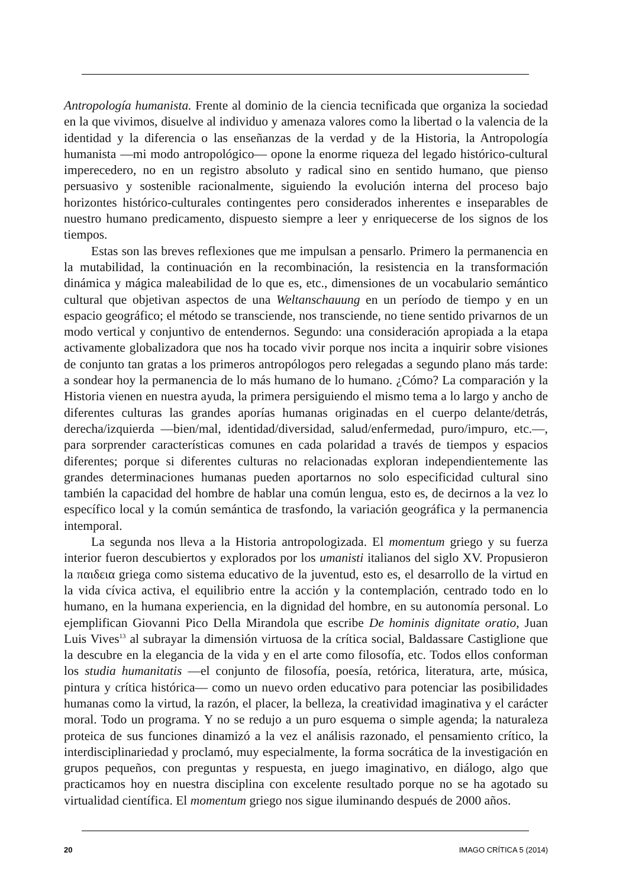Antropología humanista. Frente al dominio de la ciencia tecnificada que organiza la sociedad en la que vivimos, disuelve al individuo y amenaza valores como la libertad o la valencia de la identidad y la diferencia o las enseñanzas de la verdad y de la Historia, la Antropología humanista —mi modo antropológico— opone la enorme riqueza del legado histórico-cultural imperecedero, no en un registro absoluto y radical sino en sentido humano, que pienso persuasivo y sostenible racionalmente, siguiendo la evolución interna del proceso bajo horizontes histórico-culturales contingentes pero considerados inherentes e inseparables de nuestro humano predicamento, dispuesto siempre a leer y enriquecerse de los signos de los tiempos.
Estas son las breves reflexiones que me impulsan a pensarlo. Primero la permanencia en la mutabilidad, la continuación en la recombinación, la resistencia en la transformación dinámica y mágica maleabilidad de lo que es, etc., dimensiones de un vocabulario semántico cultural que objetivan aspectos de una Weltanschauung en un período de tiempo y en un espacio geográfico; el método se transciende, nos transciende, no tiene sentido privarnos de un modo vertical y conjuntivo de entendernos. Segundo: una consideración apropiada a la etapa activamente globalizadora que nos ha tocado vivir porque nos incita a inquirir sobre visiones de conjunto tan gratas a los primeros antropólogos pero relegadas a segundo plano más tarde: a sondear hoy la permanencia de lo más humano de lo humano. ¿Cómo? La comparación y la Historia vienen en nuestra ayuda, la primera persiguiendo el mismo tema a lo largo y ancho de diferentes culturas las grandes aporías humanas originadas en el cuerpo delante/detrás, derecha/izquierda —bien/mal, identidad/diversidad, salud/enfermedad, puro/impuro, etc.—, para sorprender características comunes en cada polaridad a través de tiempos y espacios diferentes; porque si diferentes culturas no relacionadas exploran independientemente las grandes determinaciones humanas pueden aportarnos no solo especificidad cultural sino también la capacidad del hombre de hablar una común lengua, esto es, de decirnos a la vez lo específico local y la común semántica de trasfondo, la variación geográfica y la permanencia intemporal.
La segunda nos lleva a la Historia antropologizada. El momentum griego y su fuerza interior fueron descubiertos y explorados por los umanisti italianos del siglo XV. Propusieron la παιδεια griega como sistema educativo de la juventud, esto es, el desarrollo de la virtud en la vida cívica activa, el equilibrio entre la acción y la contemplación, centrado todo en lo humano, en la humana experiencia, en la dignidad del hombre, en su autonomía personal. Lo ejemplifican Giovanni Pico Della Mirandola que escribe De hominis dignitate oratio, Juan Luis Vives<sup>13</sup> al subrayar la dimensión virtuosa de la crítica social, Baldassare Castiglione que la descubre en la elegancia de la vida y en el arte como filosofía, etc. Todos ellos conforman los studia humanitatis —el conjunto de filosofía, poesía, retórica, literatura, arte, música, pintura y crítica histórica— como un nuevo orden educativo para potenciar las posibilidades humanas como la virtud, la razón, el placer, la belleza, la creatividad imaginativa y el carácter moral. Todo un programa. Y no se redujo a un puro esquema o simple agenda; la naturaleza proteica de sus funciones dinamizó a la vez el análisis razonado, el pensamiento crítico, la interdisciplinariedad y proclamó, muy especialmente, la forma socrática de la investigación en grupos pequeños, con preguntas y respuesta, en juego imaginativo, en diálogo, algo que practicamos hoy en nuestra disciplina con excelente resultado porque no se ha agotado su virtualidad científica. El momentum griego nos sigue iluminando después de 2000 años.
20 IMAGO CRÍTICA 5 (2014)